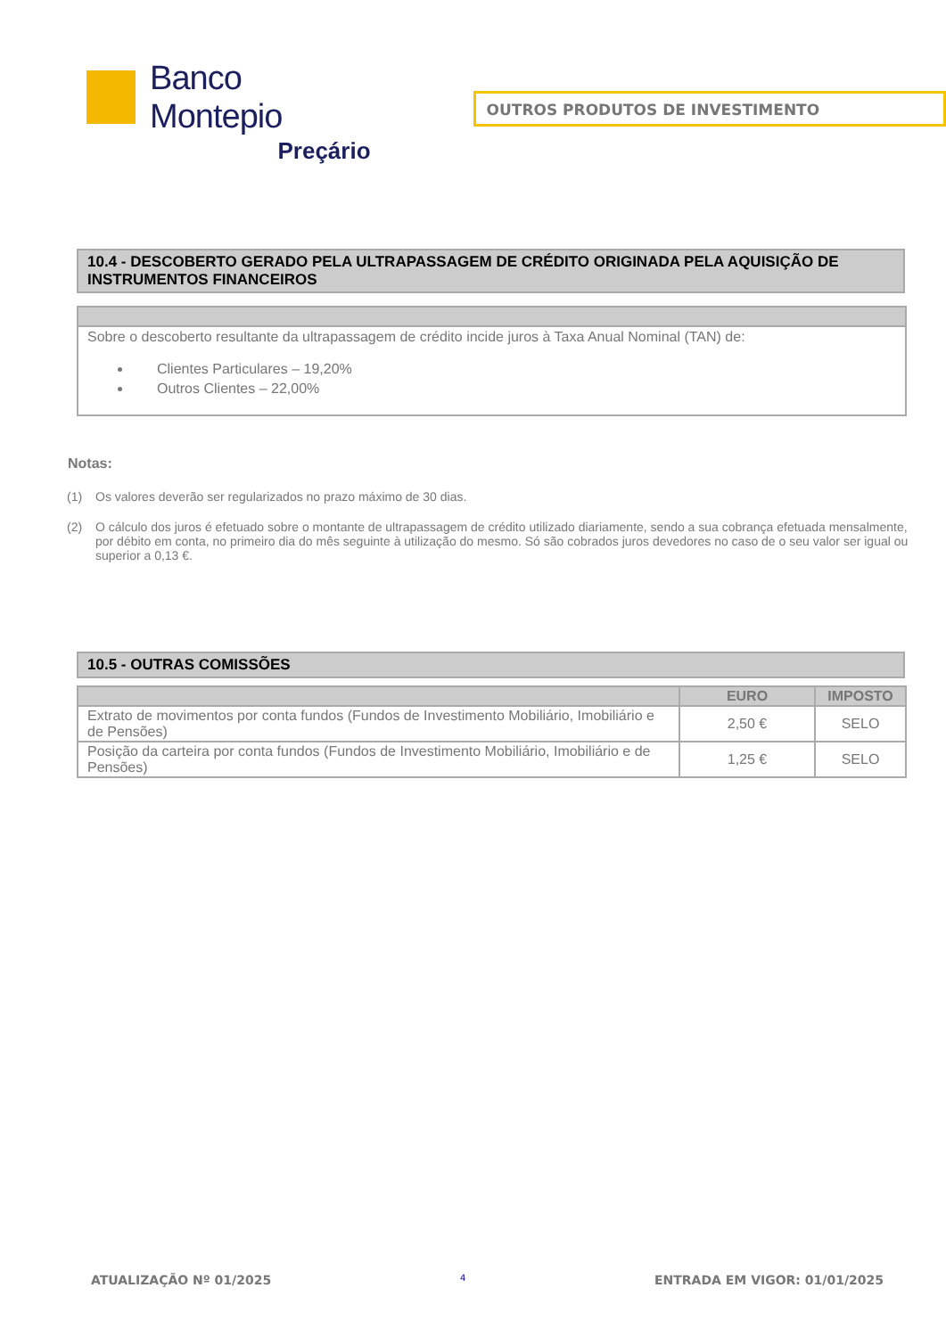Banco Montepio
Preçário
OUTROS PRODUTOS DE INVESTIMENTO
10.4 - DESCOBERTO GERADO PELA ULTRAPASSAGEM DE CRÉDITO ORIGINADA PELA AQUISIÇÃO DE INSTRUMENTOS FINANCEIROS
Sobre o descoberto resultante da ultrapassagem de crédito incide juros à Taxa Anual Nominal (TAN) de:
Clientes Particulares – 19,20%
Outros Clientes – 22,00%
Notas:
(1) Os valores deverão ser regularizados no prazo máximo de 30 dias.
(2) O cálculo dos juros é efetuado sobre o montante de ultrapassagem de crédito utilizado diariamente, sendo a sua cobrança efetuada mensalmente, por débito em conta, no primeiro dia do mês seguinte à utilização do mesmo. Só são cobrados juros devedores no caso de o seu valor ser igual ou superior a 0,13 €.
10.5 - OUTRAS COMISSÕES
| | EURO | IMPOSTO |
| --- | --- | --- |
| Extrato de movimentos por conta fundos (Fundos de Investimento Mobiliário, Imobiliário e de Pensões) | 2,50 € | SELO |
| Posição da carteira por conta fundos (Fundos de Investimento Mobiliário, Imobiliário e de Pensões) | 1,25 € | SELO |
ATUALIZAÇÃO Nº 01/2025 4 ENTRADA EM VIGOR: 01/01/2025